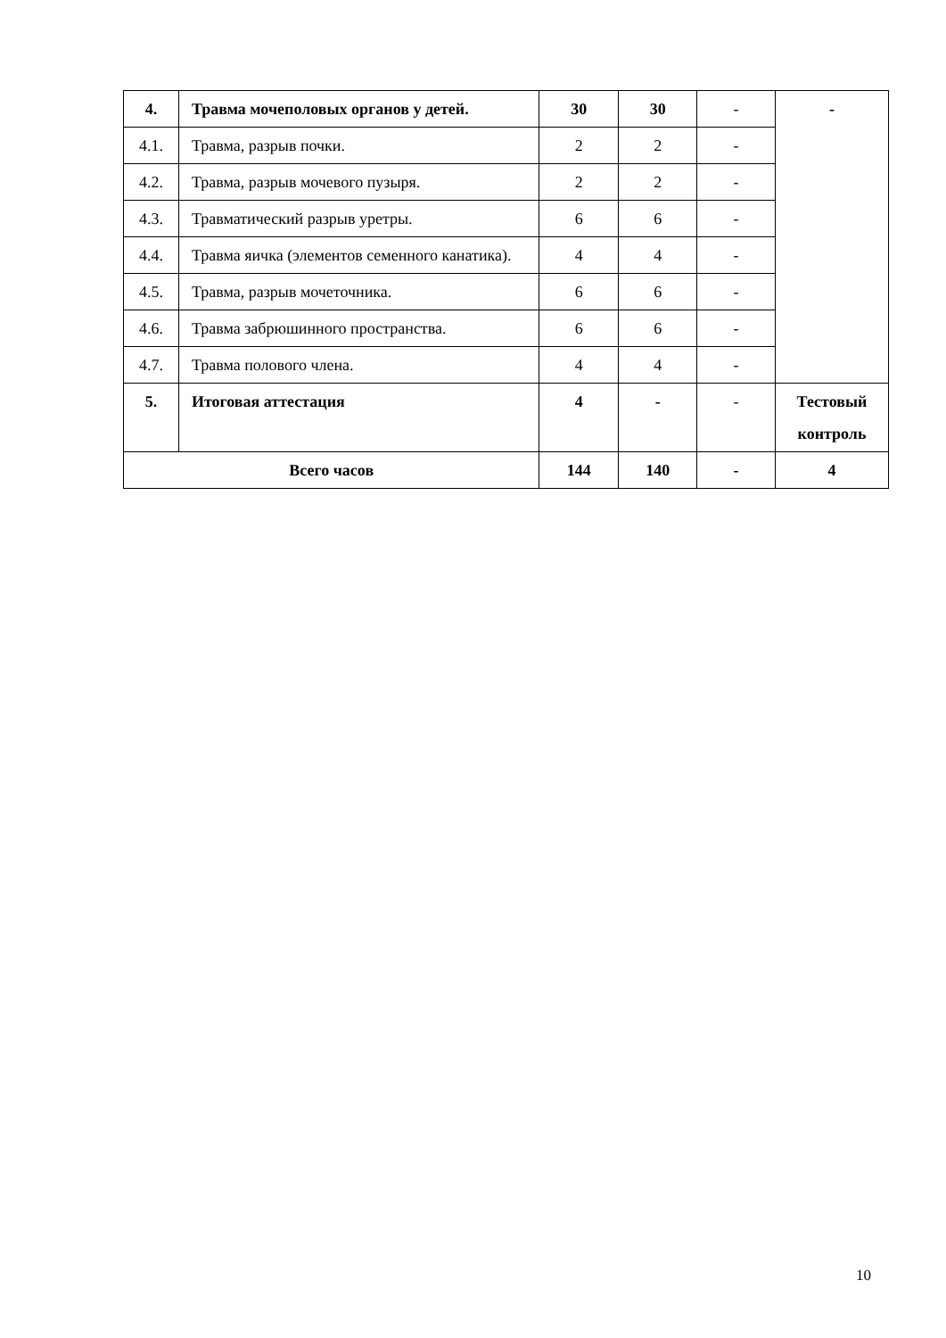| 4. | Травма мочеполовых органов у детей. | 30 | 30 | - | - |
| 4.1. | Травма, разрыв почки. | 2 | 2 | - | |
| 4.2. | Травма, разрыв мочевого пузыря. | 2 | 2 | - | |
| 4.3. | Травматический разрыв уретры. | 6 | 6 | - | |
| 4.4. | Травма яичка (элементов семенного канатика). | 4 | 4 | - | |
| 4.5. | Травма, разрыв мочеточника. | 6 | 6 | - | |
| 4.6. | Травма забрюшинного пространства. | 6 | 6 | - | |
| 4.7. | Травма полового члена. | 4 | 4 | - | |
| 5. | Итоговая аттестация | 4 | - | - | Тестовый контроль |
| Всего часов | | 144 | 140 | - | 4 |
10